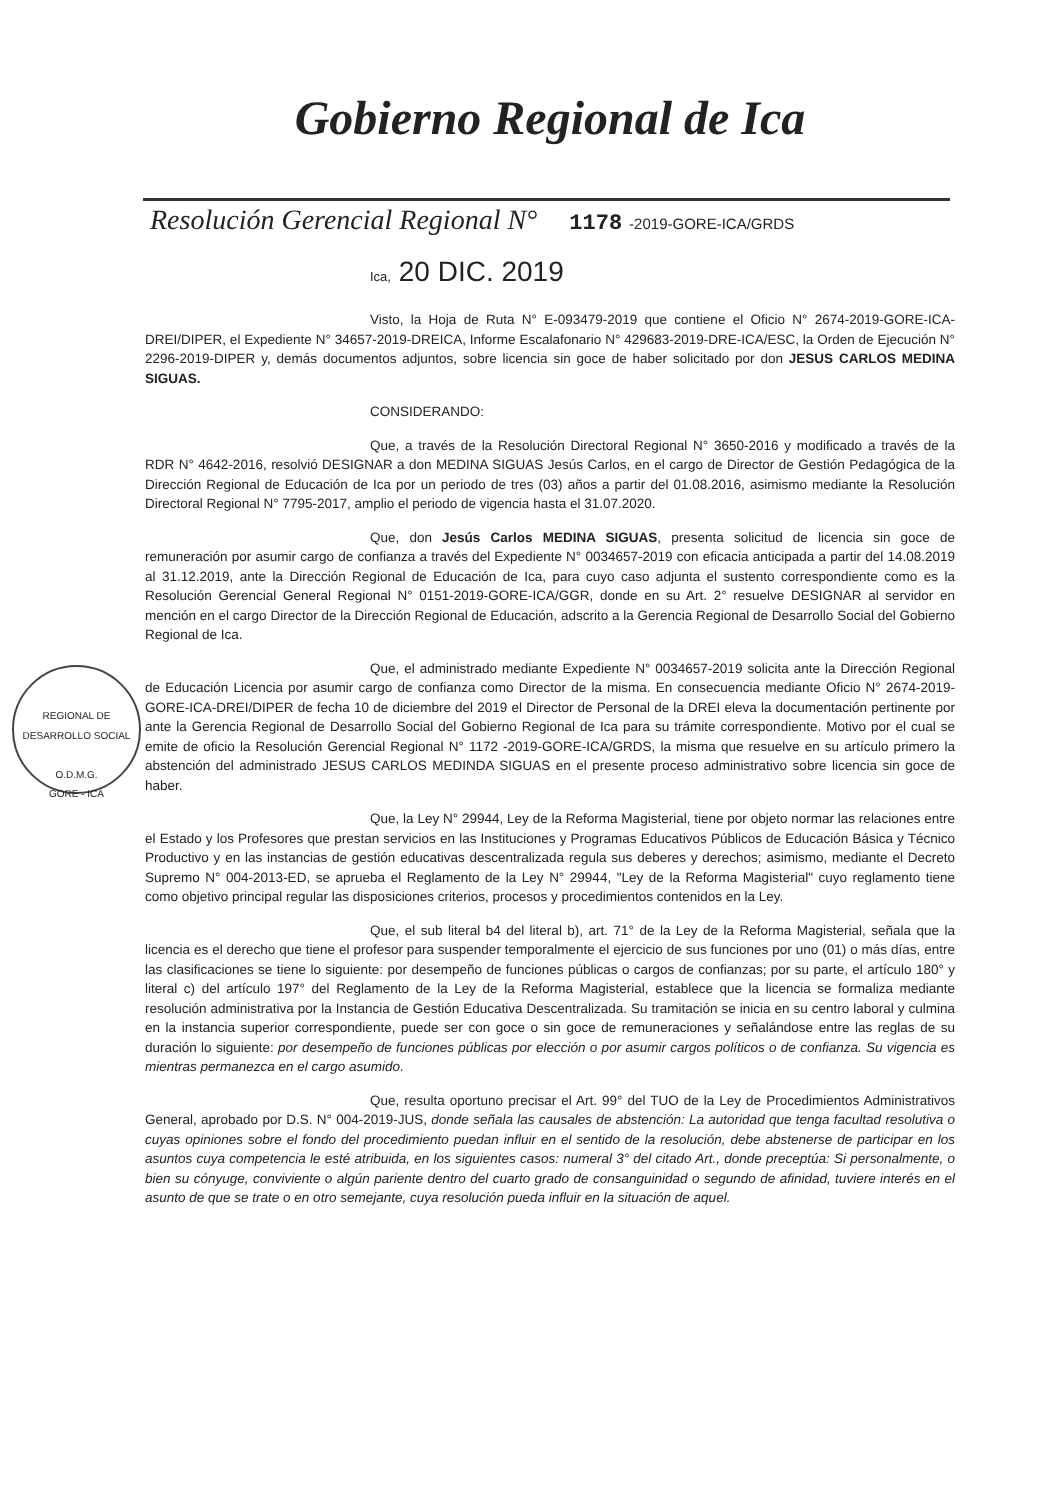Gobierno Regional de Ica
Resolución Gerencial Regional N° 1178 -2019-GORE-ICA/GRDS
Ica, 20 DIC. 2019
REGIONAL DE DESARROLLO SOCIAL
O.D.M.G.
GORE - ICA
Visto, la Hoja de Ruta N° E-093479-2019 que contiene el Oficio N° 2674-2019-GORE-ICA-DREI/DIPER, el Expediente N° 34657-2019-DREICA, Informe Escalafonario N° 429683-2019-DRE-ICA/ESC, la Orden de Ejecución N° 2296-2019-DIPER y, demás documentos adjuntos, sobre licencia sin goce de haber solicitado por don JESUS CARLOS MEDINA SIGUAS.
CONSIDERANDO:
Que, a través de la Resolución Directoral Regional N° 3650-2016 y modificado a través de la RDR N° 4642-2016, resolvió DESIGNAR a don MEDINA SIGUAS Jesús Carlos, en el cargo de Director de Gestión Pedagógica de la Dirección Regional de Educación de Ica por un periodo de tres (03) años a partir del 01.08.2016, asimismo mediante la Resolución Directoral Regional N° 7795-2017, amplio el periodo de vigencia hasta el 31.07.2020.
Que, don Jesús Carlos MEDINA SIGUAS, presenta solicitud de licencia sin goce de remuneración por asumir cargo de confianza a través del Expediente N° 0034657-2019 con eficacia anticipada a partir del 14.08.2019 al 31.12.2019, ante la Dirección Regional de Educación de Ica, para cuyo caso adjunta el sustento correspondiente como es la Resolución Gerencial General Regional N° 0151-2019-GORE-ICA/GGR, donde en su Art. 2° resuelve DESIGNAR al servidor en mención en el cargo Director de la Dirección Regional de Educación, adscrito a la Gerencia Regional de Desarrollo Social del Gobierno Regional de Ica.
Que, el administrado mediante Expediente N° 0034657-2019 solicita ante la Dirección Regional de Educación Licencia por asumir cargo de confianza como Director de la misma. En consecuencia mediante Oficio N° 2674-2019-GORE-ICA-DREI/DIPER de fecha 10 de diciembre del 2019 el Director de Personal de la DREI eleva la documentación pertinente por ante la Gerencia Regional de Desarrollo Social del Gobierno Regional de Ica para su trámite correspondiente. Motivo por el cual se emite de oficio la Resolución Gerencial Regional N° 1172 -2019-GORE-ICA/GRDS, la misma que resuelve en su artículo primero la abstención del administrado JESUS CARLOS MEDINDA SIGUAS en el presente proceso administrativo sobre licencia sin goce de haber.
Que, la Ley N° 29944, Ley de la Reforma Magisterial, tiene por objeto normar las relaciones entre el Estado y los Profesores que prestan servicios en las Instituciones y Programas Educativos Públicos de Educación Básica y Técnico Productivo y en las instancias de gestión educativas descentralizada regula sus deberes y derechos; asimismo, mediante el Decreto Supremo N° 004-2013-ED, se aprueba el Reglamento de la Ley N° 29944, "Ley de la Reforma Magisterial" cuyo reglamento tiene como objetivo principal regular las disposiciones criterios, procesos y procedimientos contenidos en la Ley.
Que, el sub literal b4 del literal b), art. 71° de la Ley de la Reforma Magisterial, señala que la licencia es el derecho que tiene el profesor para suspender temporalmente el ejercicio de sus funciones por uno (01) o más días, entre las clasificaciones se tiene lo siguiente: por desempeño de funciones públicas o cargos de confianzas; por su parte, el artículo 180° y literal c) del artículo 197° del Reglamento de la Ley de la Reforma Magisterial, establece que la licencia se formaliza mediante resolución administrativa por la Instancia de Gestión Educativa Descentralizada. Su tramitación se inicia en su centro laboral y culmina en la instancia superior correspondiente, puede ser con goce o sin goce de remuneraciones y señalándose entre las reglas de su duración lo siguiente: por desempeño de funciones públicas por elección o por asumir cargos políticos o de confianza. Su vigencia es mientras permanezca en el cargo asumido.
Que, resulta oportuno precisar el Art. 99° del TUO de la Ley de Procedimientos Administrativos General, aprobado por D.S. N° 004-2019-JUS, donde señala las causales de abstención: La autoridad que tenga facultad resolutiva o cuyas opiniones sobre el fondo del procedimiento puedan influir en el sentido de la resolución, debe abstenerse de participar en los asuntos cuya competencia le esté atribuida, en los siguientes casos: numeral 3° del citado Art., donde preceptúa: Si personalmente, o bien su cónyuge, conviviente o algún pariente dentro del cuarto grado de consanguinidad o segundo de afinidad, tuviere interés en el asunto de que se trate o en otro semejante, cuya resolución pueda influir en la situación de aquel.